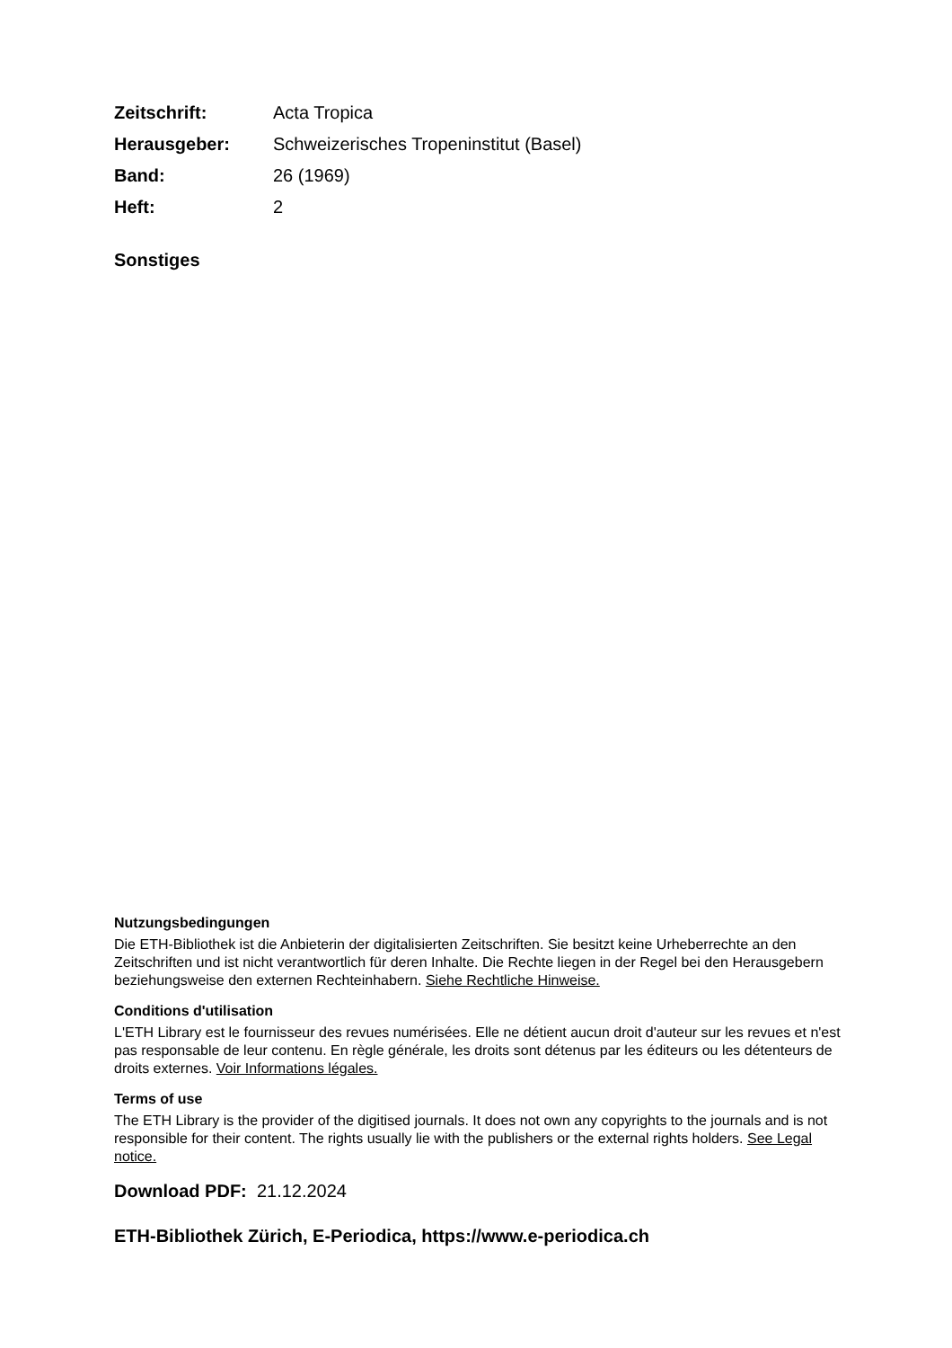Zeitschrift: Acta Tropica
Herausgeber: Schweizerisches Tropeninstitut (Basel)
Band: 26 (1969)
Heft: 2
Sonstiges
Nutzungsbedingungen
Die ETH-Bibliothek ist die Anbieterin der digitalisierten Zeitschriften. Sie besitzt keine Urheberrechte an den Zeitschriften und ist nicht verantwortlich für deren Inhalte. Die Rechte liegen in der Regel bei den Herausgebern beziehungsweise den externen Rechteinhabern. Siehe Rechtliche Hinweise.
Conditions d'utilisation
L'ETH Library est le fournisseur des revues numérisées. Elle ne détient aucun droit d'auteur sur les revues et n'est pas responsable de leur contenu. En règle générale, les droits sont détenus par les éditeurs ou les détenteurs de droits externes. Voir Informations légales.
Terms of use
The ETH Library is the provider of the digitised journals. It does not own any copyrights to the journals and is not responsible for their content. The rights usually lie with the publishers or the external rights holders. See Legal notice.
Download PDF: 21.12.2024
ETH-Bibliothek Zürich, E-Periodica, https://www.e-periodica.ch